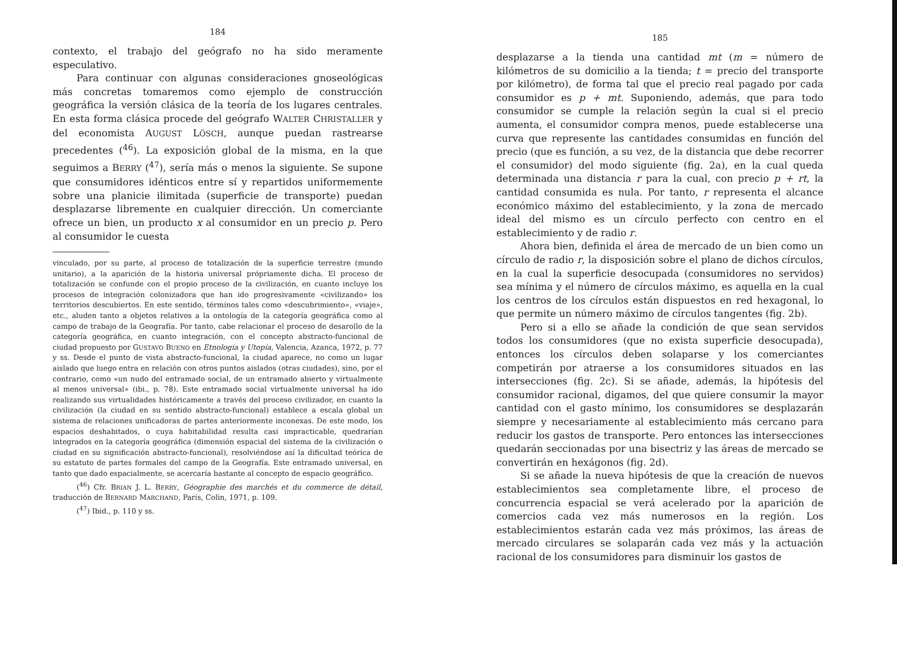184
contexto, el trabajo del geógrafo no ha sido meramente especulativo.
Para continuar con algunas consideraciones gnoseológicas más concretas tomaremos como ejemplo de construcción geográfica la versión clásica de la teoría de los lugares centrales. En esta forma clásica procede del geógrafo WALTER CHRISTALLER y del economista AUGUST LÖSCH, aunque puedan rastrearse precedentes (<sup>46</sup>). La exposición global de la misma, en la que seguimos a BERRY (<sup>47</sup>), sería más o menos la siguiente. Se supone que consumidores idénticos entre sí y repartidos uniformemente sobre una planicie ilimitada (superficie de transporte) puedan desplazarse libremente en cualquier dirección. Un comerciante ofrece un bien, un producto x al consumidor en un precio p. Pero al consumidor le cuesta
vinculado, por su parte, al proceso de totalización de la superficie terrestre (mundo unitario), a la aparición de la historia universal própriamente dicha. El proceso de totalización se confunde con el propio proceso de la civilización, en cuanto incluye los procesos de integración colonizadora que han ido progresivamente «civilizando» los territorios descubiertos. En este sentido, términos tales como «descubrimiento», «viaje», etc., aluden tanto a objetos relativos a la ontología de la categoría geográfica como al campo de trabajo de la Geografía. Por tanto, cabe relacionar el proceso de desarollo de la categoría geográfica, en cuanto integración, con el concepto abstracto-funcional de ciudad propuesto por GUSTAVO BUENO en Etnología y Utopía, Valencia, Azanca, 1972, p. 77 y ss. Desde el punto de vista abstracto-funcional, la ciudad aparece, no como un lugar aislado que luego entra en relación con otros puntos aislados (otras ciudades), sino, por el contrario, como «un nudo del entramado social, de un entramado abierto y virtualmente al menos universal» (ibi., p. 78). Este entramado social virtualmente universal ha ido realizando sus virtualidades históricamente a través del proceso civilizador, en cuanto la civilización (la ciudad en su sentido abstracto-funcional) establece a escala global un sistema de relaciones unificadoras de partes anteriormente inconexas. De este modo, los espacios deshabitados, o cuya habitabilidad resulta casi impracticable, quedrarían integrados en la categoría geográfica (dimensión espacial del sistema de la civilización o ciudad en su significación abstracto-funcional), resolviéndose así la dificultad teórica de su estatuto de partes formales del campo de la Geografía. Este entramado universal, en tanto que dado espacialmente, se acercaría bastante al concepto de espacio geográfico.
(<sup>46</sup>) Cfr. BRIAN J. L. BERRY, Géographie des marchés et du commerce de détail, traducción de BERNARD MARCHAND, París, Colin, 1971, p. 109.
(<sup>47</sup>) Ibid., p. 110 y ss.
185
desplazarse a la tienda una cantidad mt (m = número de kilómetros de su domicilio a la tienda; t = precio del transporte por kilómetro), de forma tal que el precio real pagado por cada consumidor es p + mt. Suponiendo, además, que para todo consumidor se cumple la relación según la cual si el precio aumenta, el consumidor compra menos, puede establecerse una curva que represente las cantidades consumidas en función del precio (que es función, a su vez, de la distancia que debe recorrer el consumidor) del modo siguiente (fig. 2a), en la cual queda determinada una distancia r para la cual, con precio p + rt, la cantidad consumida es nula. Por tanto, r representa el alcance económico máximo del establecimiento, y la zona de mercado ideal del mismo es un círculo perfecto con centro en el establecimiento y de radio r.
Ahora bien, definida el área de mercado de un bien como un círculo de radio r, la disposición sobre el plano de dichos círculos, en la cual la superficie desocupada (consumidores no servidos) sea mínima y el número de círculos máximo, es aquella en la cual los centros de los círculos están dispuestos en red hexagonal, lo que permite un número máximo de círculos tangentes (fig. 2b).
Pero si a ello se añade la condición de que sean servidos todos los consumidores (que no exista superficie desocupada), entonces los círculos deben solaparse y los comerciantes competirán por atraerse a los consumidores situados en las intersecciones (fig. 2c). Si se añade, además, la hipótesis del consumidor racional, digamos, del que quiere consumir la mayor cantidad con el gasto mínimo, los consumidores se desplazarán siempre y necesariamente al establecimiento más cercano para reducir los gastos de transporte. Pero entonces las intersecciones quedarán seccionadas por una bisectriz y las áreas de mercado se convertirán en hexágonos (fig. 2d).
Si se añade la nueva hipótesis de que la creación de nuevos establecimientos sea completamente libre, el proceso de concurrencia espacial se verá acelerado por la aparición de comercios cada vez más numerosos en la región. Los establecimientos estarán cada vez más próximos, las áreas de mercado circulares se solaparán cada vez más y la actuación racional de los consumidores para disminuir los gastos de